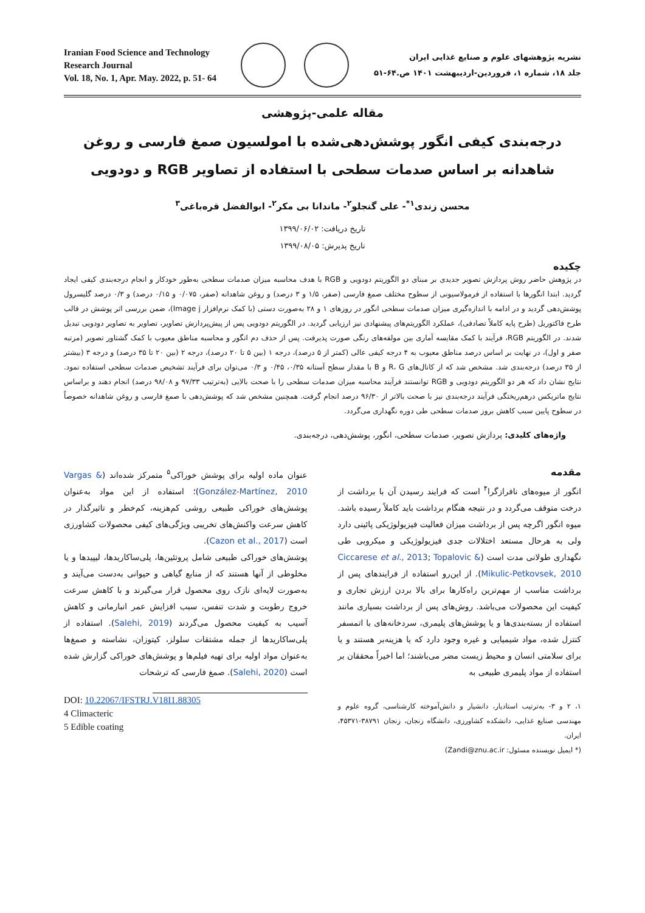Iranian Food Science and Technology
Research Journal
Vol. 18, No. 1, Apr. May. 2022, p. 51- 64
نشریه پژوهشهای علوم و صنایع غذایی ایران
جلد ۱۸، شماره ۱، فروردین-اردیبهشت ۱۴۰۱ ص.۶۴-۵۱
مقاله علمی-پژوهشی
درجه‌بندی کیفی انگور پوشش‌دهی‌شده با امولسیون صمغ فارسی و روغن شاهدانه بر اساس صدمات سطحی با استفاده از تصاویر RGB و دودویی
محسن زندی<sup>۱*</sup>- علی گنجلو<sup>۲</sup>- ماندانا بی مکر<sup>۲</sup>- ابوالفضل قرەباغی<sup>۳</sup>
تاریخ دریافت: ۱۳۹۹/۰۶/۰۲
تاریخ پذیرش: ۱۳۹۹/۰۸/۰۵
چکیده
در پژوهش حاضر روش پردازش تصویر جدیدی بر مبنای دو الگوریتم دودویی و RGB با هدف محاسبه میزان صدمات سطحی به‌طور خودکار و انجام درجه‌بندی کیفی ایجاد گردید. ابتدا انگورها با استفاده از فرمولاسیونی از سطوح مختلف صمغ فارسی (صفر، ۱/۵ و ۳ درصد) و روغن شاهدانه (صفر، ۰/۰۷۵ و ۰/۱۵ درصد) و ۰/۳ درصد گلیسرول پوشش‌دهی گردید و در ادامه با اندازه‌گیری میزان صدمات سطحی انگور در روزهای ۱ و ۲۸ به‌صورت دستی (با کمک نرم‌افزار Image j)، ضمن بررسی اثر پوشش در قالب طرح فاکتوریل (طرح پایه کاملاً تصادفی)، عملکرد الگوریتم‌های پیشنهادی نیز ارزیابی گردید. در الگوریتم دودویی پس از پیش‌پردازش تصاویر، تصاویر به تصاویر دودویی تبدیل شدند. در الگوریتم RGB، فرآیند با کمک مقایسه آماری بین مولفه‌های رنگی صورت پذیرفت. پس از حذف دم انگور و محاسبه مناطق معیوب با کمک گشتاور تصویر (مرتبه صفر و اول)، در نهایت بر اساس درصد مناطق معیوب به ۴ درجه کیفی عالی (کمتر از ۵ درصد)، درجه ۱ (بین ۵ تا ۲۰ درصد)، درجه ۲ (بین ۲۰ تا ۳۵ درصد) و درجه ۳ (بیشتر از ۳۵ درصد) درجه‌بندی شد. مشخص شد که از کانال‌های R، G و B با مقدار سطح آستانه ۰/۳۵، ۰/۴۵ و ۰/۳ می‌توان برای فرآیند تشخیص صدمات سطحی استفاده نمود. نتایج نشان داد که هر دو الگوریتم دودویی و RGB توانستند فرآیند محاسبه میزان صدمات سطحی را با صحت بالایی (به‌ترتیب ۹۷/۳۳ و ۹۸/۰۸ درصد) انجام دهند و براساس نتایج ماتریکس درهم‌ریختگی فرآیند درجه‌بندی نیز با صحت بالاتر از ۹۶/۳۰ درصد انجام گرفت. همچنین مشخص شد که پوشش‌دهی با صمغ فارسی و روغن شاهدانه خصوصاً در سطوح پایین سبب کاهش بروز صدمات سطحی طی دوره نگهداری می‌گردد.
واژه‌های کلیدی: پردازش تصویر، صدمات سطحی، انگور، پوشش‌دهی، درجه‌بندی.
مقدمه
انگور از میوه‌های نافرازگرا<sup>۴</sup> است که فرایند رسیدن آن با برداشت از درخت متوقف می‌گردد و در نتیجه هنگام برداشت باید کاملاً رسیده باشد. میوه انگور اگرچه پس از برداشت میزان فعالیت فیزیولوژیکی پائینی دارد ولی به هرحال مستعد اختلالات جدی فیزیولوژیکی و میکروبی طی نگهداری طولانی مدت است (Ciccarese et al., 2013; Topalovic & Mikulic-Petkovsek, 2010). از این‌رو استفاده از فرایندهای پس از برداشت مناسب از مهم‌ترین راه‌کارها برای بالا بردن ارزش تجاری و کیفیت این محصولات می‌باشد. روش‌های پس از برداشت بسیاری مانند استفاده از بسته‌بندی‌ها و یا پوشش‌های پلیمری، سردخانه‌های با اتمسفر کنترل شده، مواد شیمیایی و غیره وجود دارد که یا هزینه‌بر هستند و یا برای سلامتی انسان و محیط زیست مضر می‌باشند؛ اما اخیراً محققان بر استفاده از مواد پلیمری طبیعی به
۱، ۲ و ۳- به‌ترتیب استادیار، دانشیار و دانش‌آموخته کارشناسی، گروه علوم و مهندسی صنایع غذایی، دانشکده کشاورزی، دانشگاه زنجان، زنجان ۳۸۷۹۱-۴۵۳۷۱، ایران.
(* ایمیل نویسنده مسئول: Zandi@znu.ac.ir)
عنوان ماده اولیه برای پوشش خوراکی<sup>۵</sup> متمرکز شده‌اند (Vargas & González-Martínez, 2010)؛ استفاده از این مواد به‌عنوان پوشش‌های خوراکی طبیعی روشی کم‌هزینه، کم‌خطر و تاثیرگذار در کاهش سرعت واکنش‌های تخریبی ویژگی‌های کیفی محصولات کشاورزی است (Cazon et al., 2017).
پوشش‌های خوراکی طبیعی شامل پروتئین‌ها، پلی‌ساکاریدها، لیپیدها و یا مخلوطی از آنها هستند که از منابع گیاهی و حیوانی به‌دست می‌آیند و به‌صورت لایه‌ای نازک روی محصول قرار می‌گیرند و با کاهش سرعت خروج رطوبت و شدت تنفس، سبب افزایش عمر انبارمانی و کاهش آسیب به کیفیت محصول می‌گردند (Salehi, 2019). استفاده از پلی‌ساکاریدها از جمله مشتقات سلولز، کیتوزان، نشاسته و صمغ‌ها به‌عنوان مواد اولیه برای تهیه فیلم‌ها و پوشش‌های خوراکی گزارش شده است (Salehi, 2020). صمغ فارسی که ترشحات
DOI: 10.22067/IFSTRJ.V18I1.88305
4 Climacteric
5 Edible coating